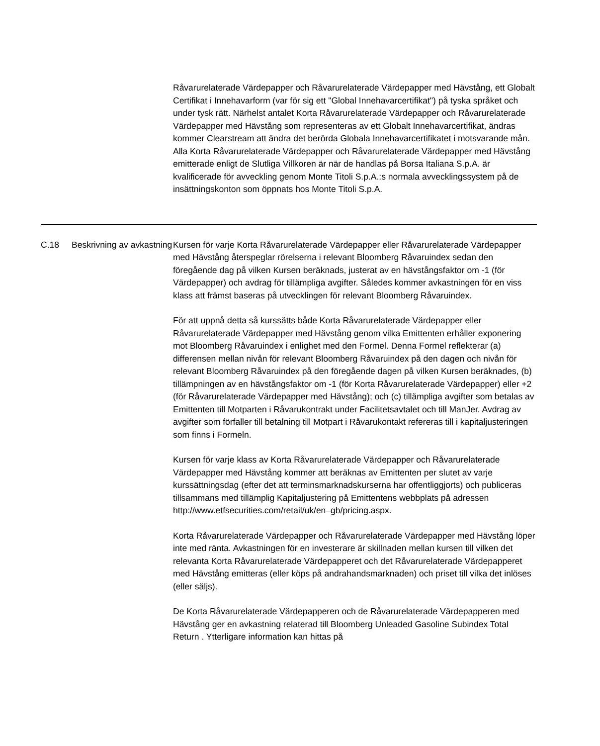Råvarurelaterade Värdepapper och Råvarurelaterade Värdepapper med Hävstång, ett Globalt Certifikat i Innehavarform (var för sig ett "Global Innehavarcertifikat") på tyska språket och under tysk rätt. Närhelst antalet Korta Råvarurelaterade Värdepapper och Råvarurelaterade Värdepapper med Hävstång som representeras av ett Globalt Innehavarcertifikat, ändras kommer Clearstream att ändra det berörda Globala Innehavarcertifikatet i motsvarande mån.
Alla Korta Råvarurelaterade Värdepapper och Råvarurelaterade Värdepapper med Hävstång emitterade enligt de Slutliga Villkoren är när de handlas på Borsa Italiana S.p.A. är kvalificerade för avveckling genom Monte Titoli S.p.A.:s normala avvecklingssystem på de insättningskonton som öppnats hos Monte Titoli S.p.A.
| C.18 | Beskrivning av avkastning | Kursen för varje Korta Råvarurelaterade Värdepapper eller Råvarurelaterade Värdepapper med Hävstång återspeglar rörelserna i relevant Bloomberg Råvaruindex sedan den föregående dag på vilken Kursen beräknads, justerat av en hävstångsfaktor om -1 (för Värdepapper) och avdrag för tillämpliga avgifter. Således kommer avkastningen för en viss klass att främst baseras på utvecklingen för relevant Bloomberg Råvaruindex. För att uppnå detta så kurssätts både Korta Råvarurelaterade Värdepapper eller Råvarurelaterade Värdepapper med Hävstång genom vilka Emittenten erhåller exponering mot Bloomberg Råvaruindex i enlighet med den Formel. Denna Formel reflekterar (a) differensen mellan nivån för relevant Bloomberg Råvaruindex på den dagen och nivån för relevant Bloomberg Råvaruindex på den föregående dagen på vilken Kursen beräknades, (b) tillämpningen av en hävstångsfaktor om -1 (för Korta Råvarurelaterade Värdepapper) eller +2 (för Råvarurelaterade Värdepapper med Hävstång); och (c) tillämpliga avgifter som betalas av Emittenten till Motparten i Råvarukontrakt under Facilitetsavtalet och till ManJer. Avdrag av avgifter som förfaller till betalning till Motpart i Råvarukontakt refereras till i kapitaljusteringen som finns i Formeln. Kursen för varje klass av Korta Råvarurelaterade Värdepapper och Råvarurelaterade Värdepapper med Hävstång kommer att beräknas av Emittenten per slutet av varje kurssättningsdag (efter det att terminsmarknadskurserna har offentliggjorts) och publiceras tillsammans med tillämplig Kapitaljustering på Emittentens webbplats på adressen http://www.etfsecurities.com/retail/uk/en–gb/pricing.aspx. Korta Råvarurelaterade Värdepapper och Råvarurelaterade Värdepapper med Hävstång löper inte med ränta. Avkastningen för en investerare är skillnaden mellan kursen till vilken det relevanta Korta Råvarurelaterade Värdepapperet och det Råvarurelaterade Värdepapperet med Hävstång emitteras (eller köps på andrahandsmarknaden) och priset till vilka det inlöses (eller säljs). De Korta Råvarurelaterade Värdepapperen och de Råvarurelaterade Värdepapperen med Hävstång ger en avkastning relaterad till Bloomberg Unleaded Gasoline Subindex Total Return . Ytterligare information kan hittas på |